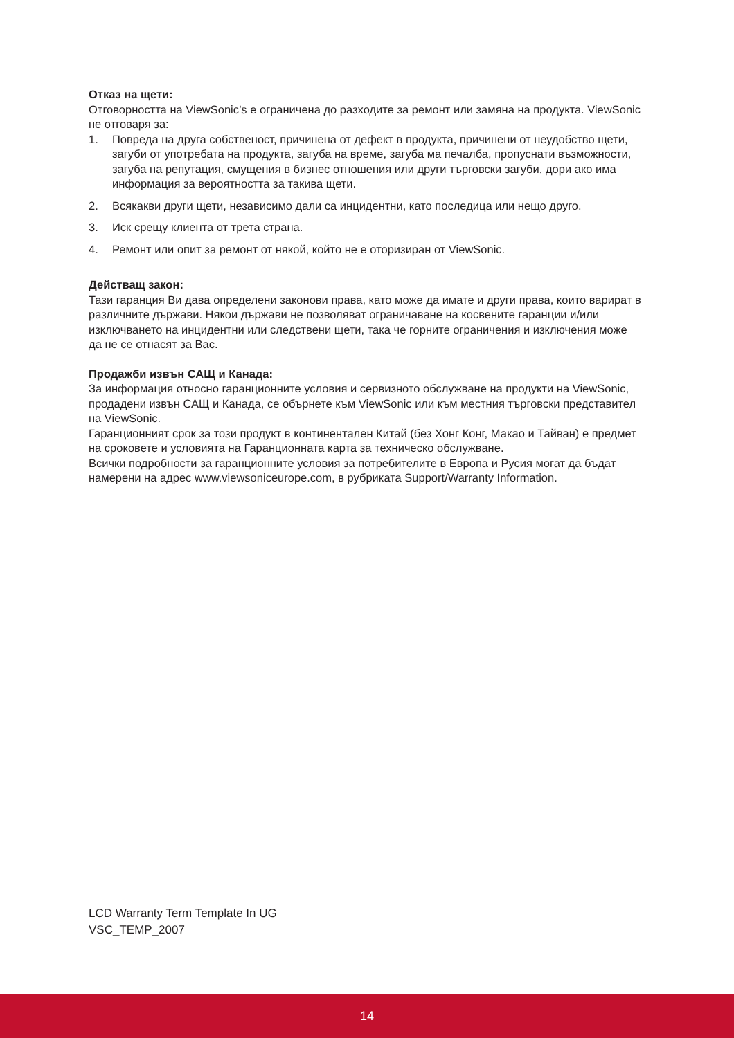Отказ на щети:
Отговорността на ViewSonic’s е ограничена до разходите за ремонт или замяна на продукта. ViewSonic не отговаря за:
1. Повреда на друга собственост, причинена от дефект в продукта, причинени от неудобство щети, загуби от употребата на продукта, загуба на време, загуба ма печалба, пропуснати възможности, загуба на репутация, смущения в бизнес отношения или други търговски загуби, дори ако има информация за вероятността за такива щети.
2. Всякакви други щети, независимо дали са инцидентни, като последица или нещо друго.
3. Иск срещу клиента от трета страна.
4. Ремонт или опит за ремонт от някой, който не е оторизиран от ViewSonic.
Действащ закон:
Тази гаранция Ви дава определени законови права, като може да имате и други права, които варират в различните държави. Някои държави не позволяват ограничаване на косвените гаранции и/или изключването на инцидентни или следствени щети, така че горните ограничения и изключения може да не се отнасят за Вас.
Продажби извън САЩ и Канада:
За информация относно гаранционните условия и сервизното обслужване на продукти на ViewSonic, продадени извън САЩ и Канада, се обърнете към ViewSonic или към местния търговски представител на ViewSonic.
Гаранционният срок за този продукт в континентален Китай (без Хонг Конг, Макао и Тайван) е предмет на сроковете и условията на Гаранционната карта за техническо обслужване.
Всички подробности за гаранционните условия за потребителите в Европа и Русия могат да бъдат намерени на адрес www.viewsoniceurope.com, в рубриката Support/Warranty Information.
LCD Warranty Term Template In UG
VSC_TEMP_2007
14